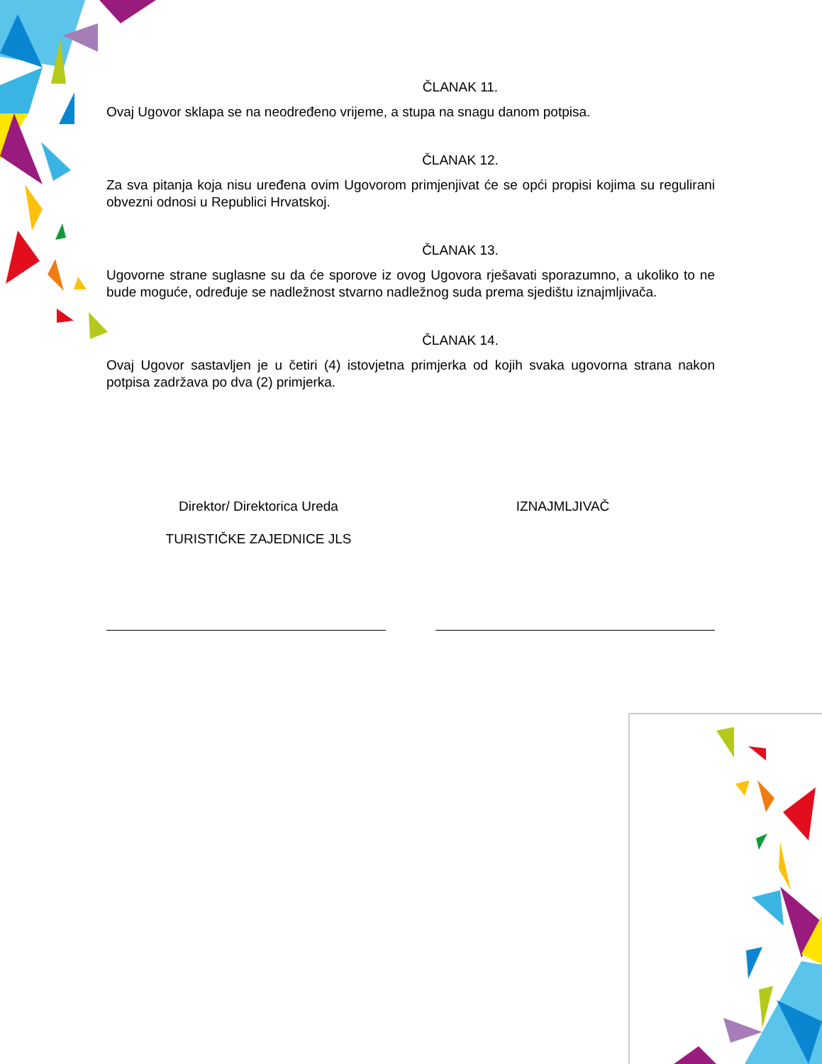ČLANAK 11.
Ovaj Ugovor sklapa se na neodređeno vrijeme, a stupa na snagu danom potpisa.
ČLANAK 12.
Za sva pitanja koja nisu uređena ovim Ugovorom primjenjivat će se opći propisi kojima su regulirani obvezni odnosi u Republici Hrvatskoj.
ČLANAK 13.
Ugovorne strane suglasne su da će sporove iz ovog Ugovora rješavati sporazumno, a ukoliko to ne bude moguće, određuje se nadležnost stvarno nadležnog suda prema sjedištu iznajmljivača.
ČLANAK 14.
Ovaj Ugovor sastavljen je u četiri (4) istovjetna primjerka od kojih svaka ugovorna strana nakon potpisa zadržava po dva (2) primjerka.
Direktor/ Direktorica Ureda
TURISTIČKE ZAJEDNICE JLS
IZNAJMLJIVAČ